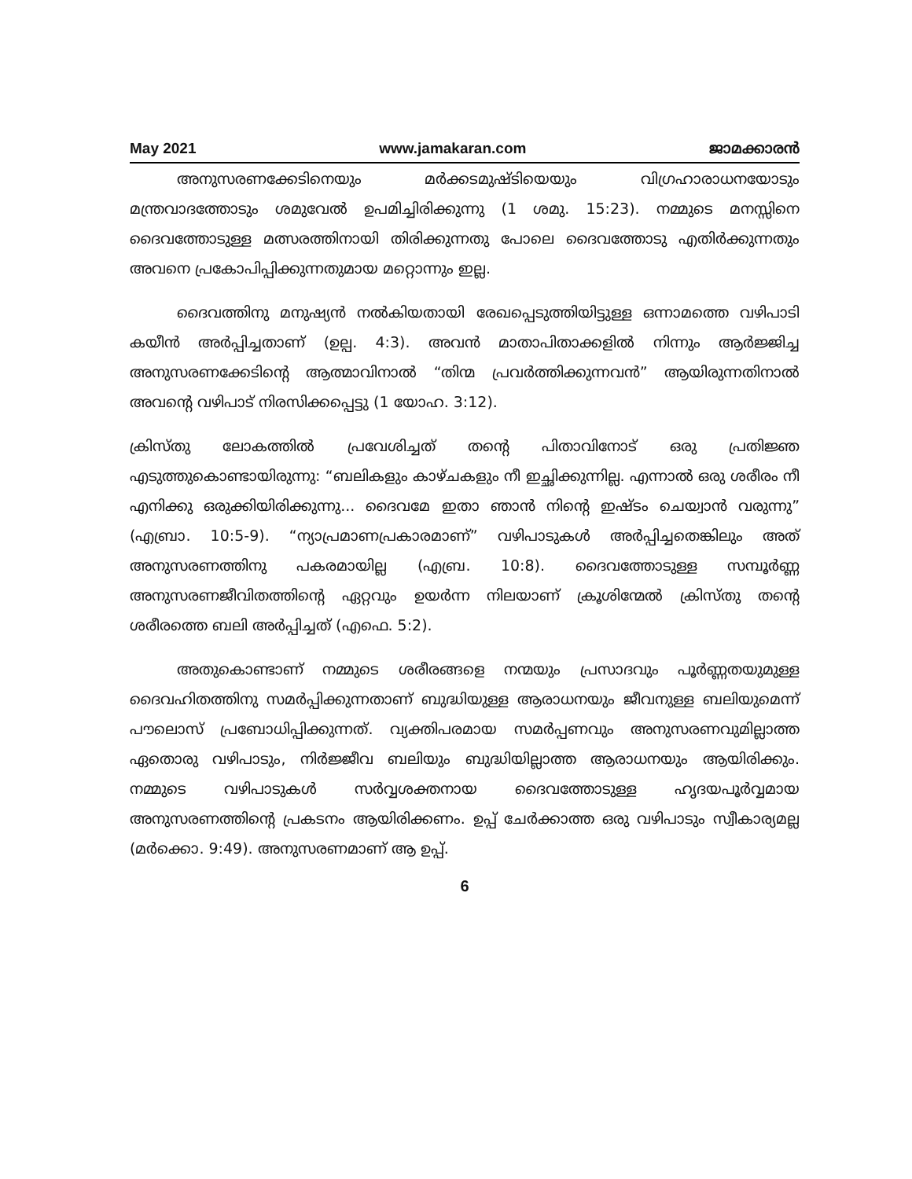May 2021 www.jamakaran.com ജാമക്കാരൻ
അനുസരണക്കേടിനെയും മർക്കടമുഷ്ടിയെയും വിഗ്രഹാരാധനയോടും മന്ത്രവാദത്തോടും ശമുവേൽ ഉപമിച്ചിരിക്കുന്നു (1 ശമു. 15:23). നമ്മുടെ മനസ്സിനെ ദൈവത്തോടുള്ള മത്സരത്തിനായി തിരിക്കുന്നതു പോലെ ദൈവത്തോടു എതിർക്കുന്നതും അവനെ പ്രകോപിപ്പിക്കുന്നതുമായ മറ്റൊന്നും ഇല്ല.
ദൈവത്തിനു മനുഷ്യൻ നൽകിയതായി രേഖപ്പെടുത്തിയിട്ടുള്ള ഒന്നാമത്തെ വഴിപാടി കയീൻ അർപ്പിച്ചതാണ് (ഉല്പ. 4:3). അവൻ മാതാപിതാക്കളിൽ നിന്നും ആർജ്ജിച്ച അനുസരണക്കേടിന്റെ ആത്മാവിനാൽ “തിന്മ പ്രവർത്തിക്കുന്നവൻ” ആയിരുന്നതിനാൽ അവന്റെ വഴിപാട് നിരസിക്കപ്പെട്ടു (1 യോഹ. 3:12).
ക്രിസ്തു ലോകത്തിൽ പ്രവേശിച്ചത് തന്റെ പിതാവിനോട് ഒരു പ്രതിജ്ഞ എടുത്തുകൊണ്ടായിരുന്നു: “ബലികളും കാഴ്ചകളും നീ ഇച്ഛിക്കുന്നില്ല. എന്നാൽ ഒരു ശരീരം നീ എനിക്കു ഒരുക്കിയിരിക്കുന്നു... ദൈവമേ ഇതാ ഞാൻ നിന്റെ ഇഷ്ടം ചെയ്വാൻ വരുന്നു” (എബ്രാ. 10:5-9). “ന്യാപ്രമാണപ്രകാരമാണ്” വഴിപാടുകൾ അർപ്പിച്ചതെങ്കിലും അത് അനുസരണത്തിനു പകരമായില്ല (എബ്ര. 10:8). ദൈവത്തോടുള്ള സമ്പൂർണ്ണ അനുസരണജീവിതത്തിന്റെ ഏറ്റവും ഉയർന്ന നിലയാണ് ക്രൂശിന്മേൽ ക്രിസ്തു തന്റെ ശരീരത്തെ ബലി അർപ്പിച്ചത് (എഫെ. 5:2).
അതുകൊണ്ടാണ് നമ്മുടെ ശരീരങ്ങളെ നന്മയും പ്രസാദവും പൂർണ്ണതയുമുള്ള ദൈവഹിതത്തിനു സമർപ്പിക്കുന്നതാണ് ബുദ്ധിയുള്ള ആരാധനയും ജീവനുള്ള ബലിയുമെന്ന് പൗലൊസ് പ്രബോധിപ്പിക്കുന്നത്. വ്യക്തിപരമായ സമർപ്പണവും അനുസരണവുമില്ലാത്ത ഏതൊരു വഴിപാടും, നിർജ്ജീവ ബലിയും ബുദ്ധിയില്ലാത്ത ആരാധനയും ആയിരിക്കും. നമ്മുടെ വഴിപാടുകൾ സർവ്വശക്തനായ ദൈവത്തോടുള്ള ഹൃദയപൂർവ്വമായ അനുസരണത്തിന്റെ പ്രകടനം ആയിരിക്കണം. ഉപ്പ് ചേർക്കാത്ത ഒരു വഴിപാടും സ്വീകാര്യമല്ല (മർക്കൊ. 9:49). അനുസരണമാണ് ആ ഉപ്പ്.
6